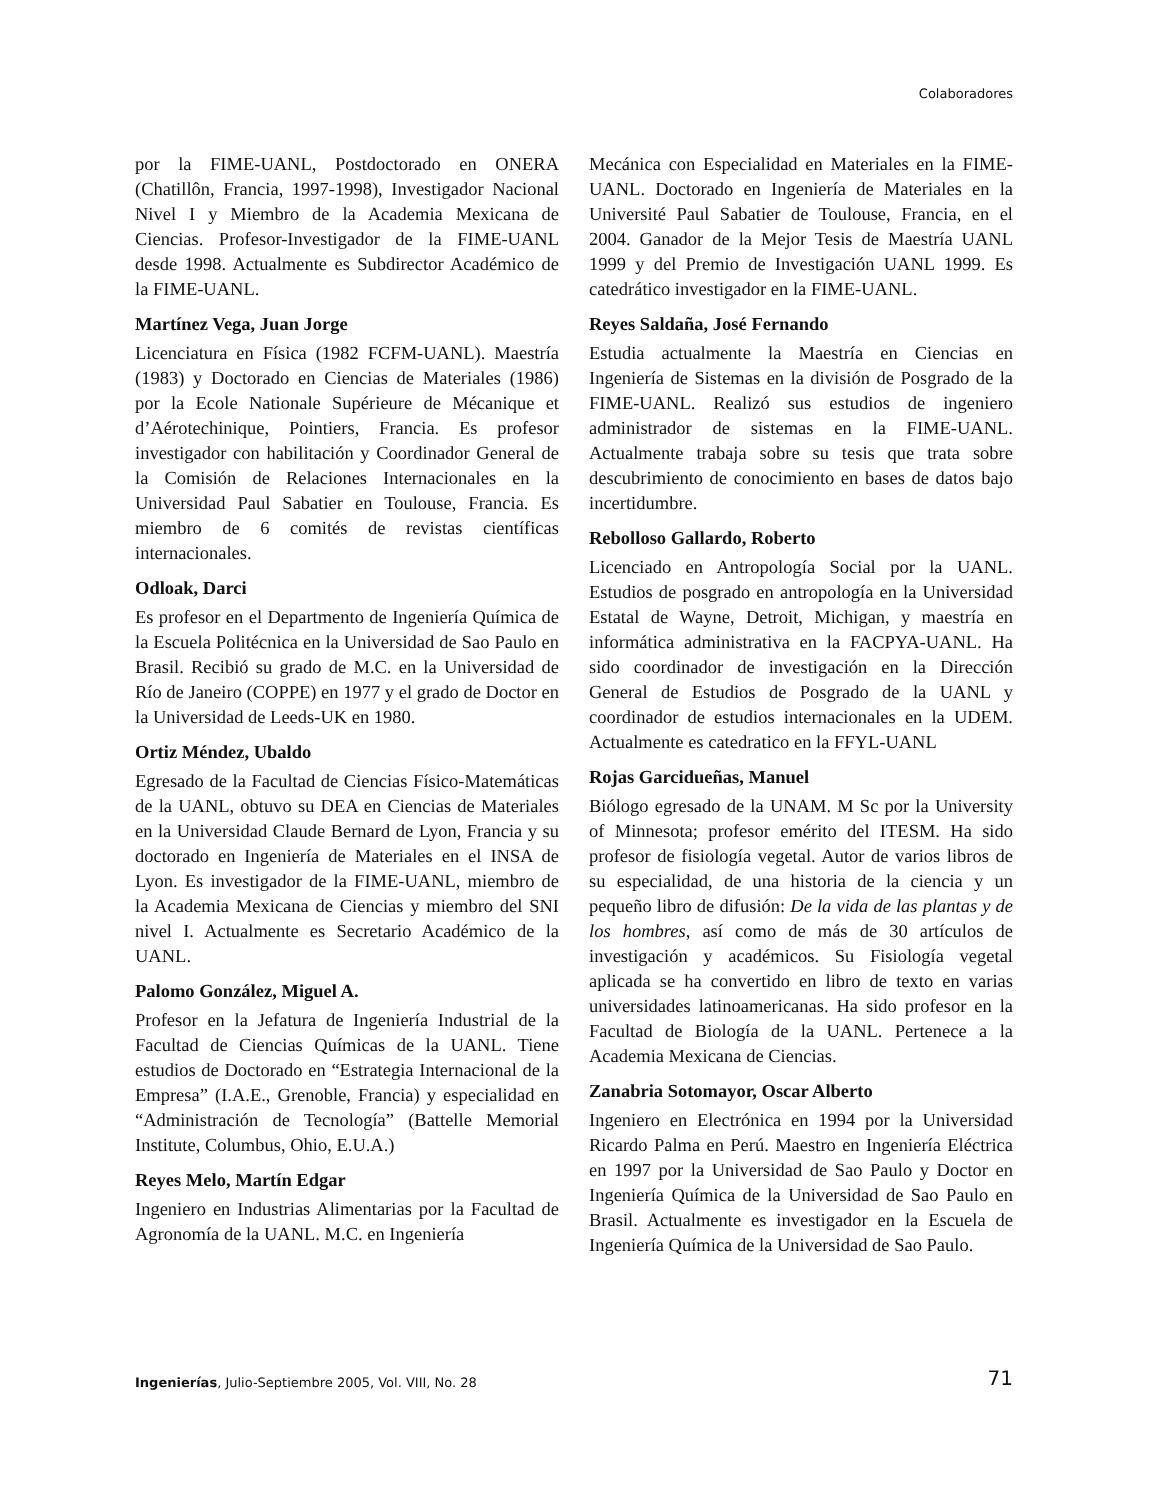Colaboradores
por la FIME-UANL, Postdoctorado en ONERA (Chatillôn, Francia, 1997-1998), Investigador Nacional Nivel I y Miembro de la Academia Mexicana de Ciencias. Profesor-Investigador de la FIME-UANL desde 1998. Actualmente es Subdirector Académico de la FIME-UANL.
Martínez Vega, Juan Jorge
Licenciatura en Física (1982 FCFM-UANL). Maestría (1983) y Doctorado en Ciencias de Materiales (1986) por la Ecole Nationale Supérieure de Mécanique et d’Aérotechinique, Pointiers, Francia. Es profesor investigador con habilitación y Coordinador General de la Comisión de Relaciones Internacionales en la Universidad Paul Sabatier en Toulouse, Francia. Es miembro de 6 comités de revistas científicas internacionales.
Odloak, Darci
Es profesor en el Departmento de Ingeniería Química de la Escuela Politécnica en la Universidad de Sao Paulo en Brasil. Recibió su grado de M.C. en la Universidad de Río de Janeiro (COPPE) en 1977 y el grado de Doctor en la Universidad de Leeds-UK en 1980.
Ortiz Méndez, Ubaldo
Egresado de la Facultad de Ciencias Físico-Matemáticas de la UANL, obtuvo su DEA en Ciencias de Materiales en la Universidad Claude Bernard de Lyon, Francia y su doctorado en Ingeniería de Materiales en el INSA de Lyon. Es investigador de la FIME-UANL, miembro de la Academia Mexicana de Ciencias y miembro del SNI nivel I. Actualmente es Secretario Académico de la UANL.
Palomo González, Miguel A.
Profesor en la Jefatura de Ingeniería Industrial de la Facultad de Ciencias Químicas de la UANL. Tiene estudios de Doctorado en “Estrategia Internacional de la Empresa” (I.A.E., Grenoble, Francia) y especialidad en “Administración de Tecnología” (Battelle Memorial Institute, Columbus, Ohio, E.U.A.)
Reyes Melo, Martín Edgar
Ingeniero en Industrias Alimentarias por la Facultad de Agronomía de la UANL. M.C. en Ingeniería
Mecánica con Especialidad en Materiales en la FIME-UANL. Doctorado en Ingeniería de Materiales en la Université Paul Sabatier de Toulouse, Francia, en el 2004. Ganador de la Mejor Tesis de Maestría UANL 1999 y del Premio de Investigación UANL 1999. Es catedrático investigador en la FIME-UANL.
Reyes Saldaña, José Fernando
Estudia actualmente la Maestría en Ciencias en Ingeniería de Sistemas en la división de Posgrado de la FIME-UANL. Realizó sus estudios de ingeniero administrador de sistemas en la FIME-UANL. Actualmente trabaja sobre su tesis que trata sobre descubrimiento de conocimiento en bases de datos bajo incertidumbre.
Rebolloso Gallardo, Roberto
Licenciado en Antropología Social por la UANL. Estudios de posgrado en antropología en la Universidad Estatal de Wayne, Detroit, Michigan, y maestría en informática administrativa en la FACPYA-UANL. Ha sido coordinador de investigación en la Dirección General de Estudios de Posgrado de la UANL y coordinador de estudios internacionales en la UDEM. Actualmente es catedratico en la FFYL-UANL
Rojas Garcidueñas, Manuel
Biólogo egresado de la UNAM. M Sc por la University of Minnesota; profesor emérito del ITESM. Ha sido profesor de fisiología vegetal. Autor de varios libros de su especialidad, de una historia de la ciencia y un pequeño libro de difusión: De la vida de las plantas y de los hombres, así como de más de 30 artículos de investigación y académicos. Su Fisiología vegetal aplicada se ha convertido en libro de texto en varias universidades latinoamericanas. Ha sido profesor en la Facultad de Biología de la UANL. Pertenece a la Academia Mexicana de Ciencias.
Zanabria Sotomayor, Oscar Alberto
Ingeniero en Electrónica en 1994 por la Universidad Ricardo Palma en Perú. Maestro en Ingeniería Eléctrica en 1997 por la Universidad de Sao Paulo y Doctor en Ingeniería Química de la Universidad de Sao Paulo en Brasil. Actualmente es investigador en la Escuela de Ingeniería Química de la Universidad de Sao Paulo.
Ingenierías, Julio-Septiembre 2005, Vol. VIII, No. 28 71